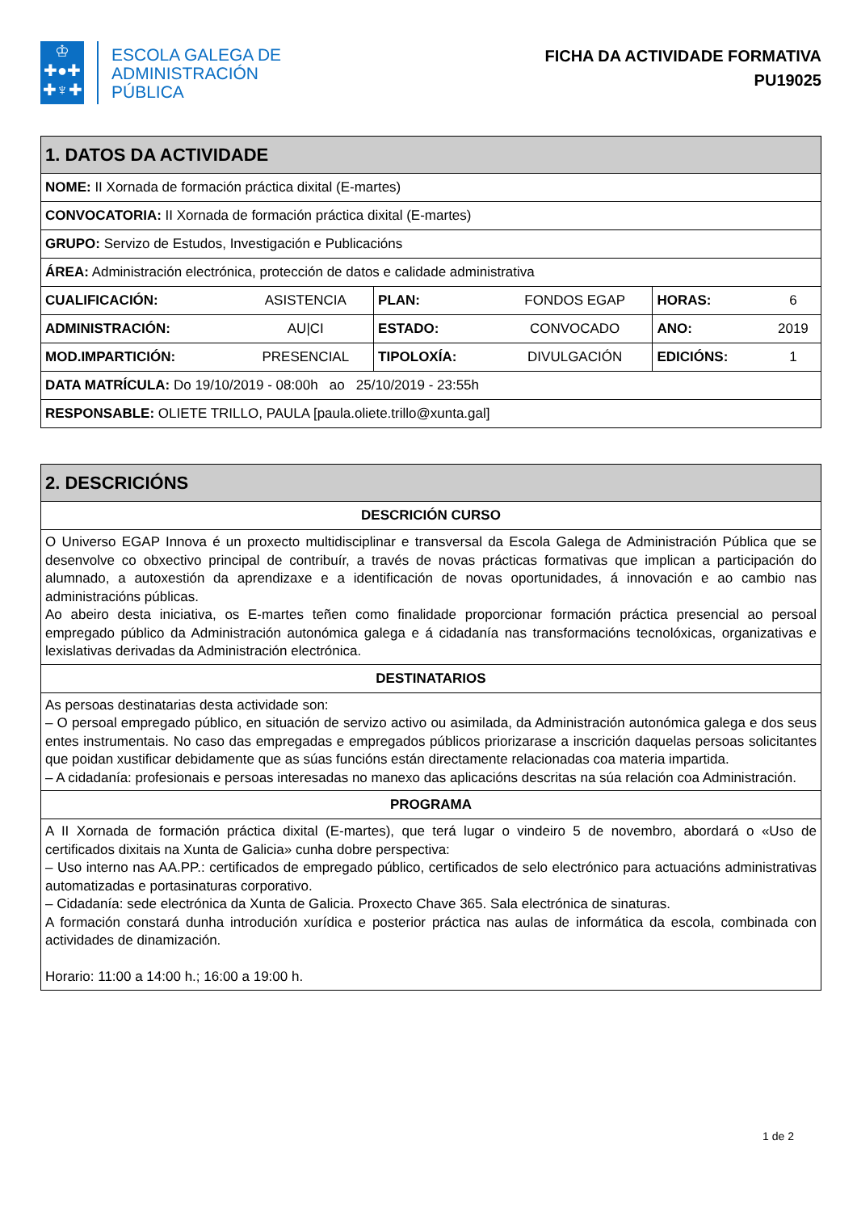♔
✚●✚
✚♆✚
ESCOLA GALEGA DE
ADMINISTRACIÓN
PÚBLICA
FICHA DA ACTIVIDADE FORMATIVA
PU19025
| 1. DATOS DA ACTIVIDADE | | | | | |
| NOME: II Xornada de formación práctica dixital (E-martes) | | | | | |
| CONVOCATORIA: II Xornada de formación práctica dixital (E-martes) | | | | | |
| GRUPO: Servizo de Estudos, Investigación e Publicacións | | | | | |
| ÁREA: Administración electrónica, protección de datos e calidade administrativa | | | | | |
| CUALIFICACIÓN: | ASISTENCIA | PLAN: | FONDOS EGAP | HORAS: | 6 |
| ADMINISTRACIÓN: | AU/CI | ESTADO: | CONVOCADO | ANO: | 2019 |
| MOD.IMPARTICIÓN: | PRESENCIAL | TIPOLOXÍA: | DIVULGACIÓN | EDICIÓNS: | 1 |
| DATA MATRÍCULA: Do 19/10/2019 - 08:00h ao 25/10/2019 - 23:55h | | | | | |
| RESPONSABLE: OLIETE TRILLO, PAULA [paula.oliete.trillo@xunta.gal] | | | | | |
| 2. DESCRICIÓNS |
| DESCRICIÓN CURSO |
| O Universo EGAP Innova é un proxecto multidisciplinar e transversal da Escola Galega de Administración Pública que se desenvolve co obxectivo principal de contribuír, a través de novas prácticas formativas que implican a participación do alumnado, a autoxestión da aprendizaxe e a identificación de novas oportunidades, á innovación e ao cambio nas administracións públicas. Ao abeiro desta iniciativa, os E-martes teñen como finalidade proporcionar formación práctica presencial ao persoal empregado público da Administración autonómica galega e á cidadanía nas transformacións tecnolóxicas, organizativas e lexislativas derivadas da Administración electrónica. |
| DESTINATARIOS |
| As persoas destinatarias desta actividade son: – O persoal empregado público, en situación de servizo activo ou asimilada, da Administración autonómica galega e dos seus entes instrumentais. No caso das empregadas e empregados públicos priorizarase a inscrición daquelas persoas solicitantes que poidan xustificar debidamente que as súas funcións están directamente relacionadas coa materia impartida. – A cidadanía: profesionais e persoas interesadas no manexo das aplicacións descritas na súa relación coa Administración. |
| PROGRAMA |
| A II Xornada de formación práctica dixital (E-martes), que terá lugar o vindeiro 5 de novembro, abordará o «Uso de certificados dixitais na Xunta de Galicia» cunha dobre perspectiva: – Uso interno nas AA.PP.: certificados de empregado público, certificados de selo electrónico para actuacións administrativas automatizadas e portasinaturas corporativo. – Cidadanía: sede electrónica da Xunta de Galicia. Proxecto Chave 365. Sala electrónica de sinaturas. A formación constará dunha introdución xurídica e posterior práctica nas aulas de informática da escola, combinada con actividades de dinamización. Horario: 11:00 a 14:00 h.; 16:00 a 19:00 h. |
1 de 2